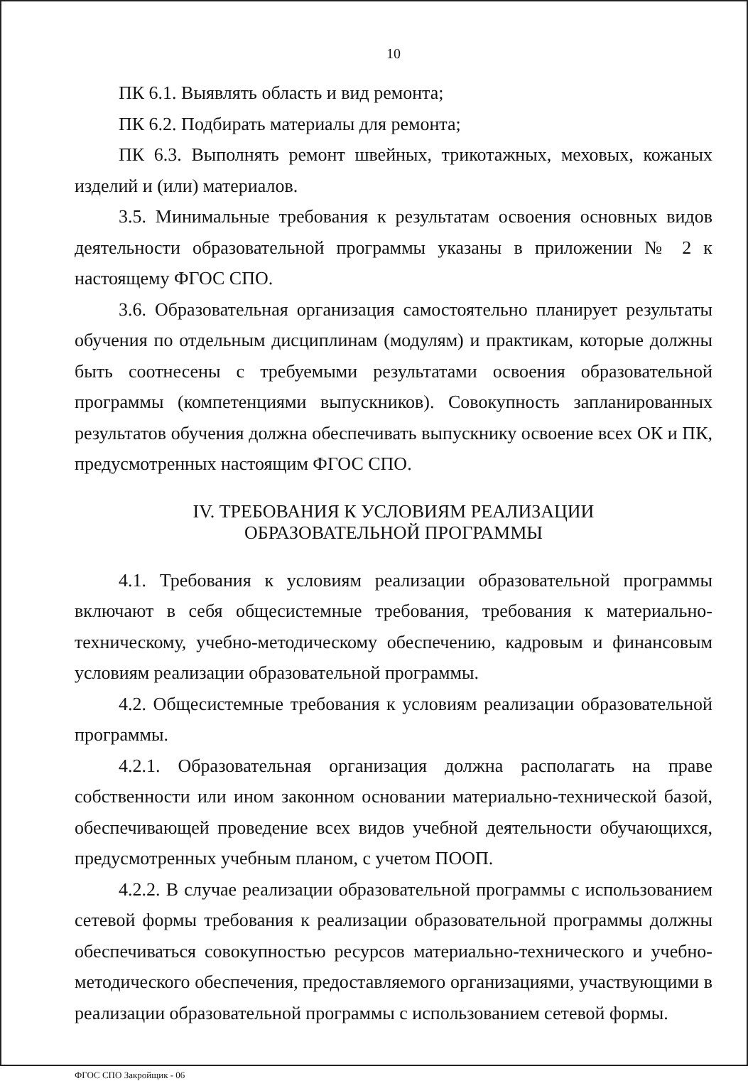10
ПК 6.1. Выявлять область и вид ремонта;
ПК 6.2. Подбирать материалы для ремонта;
ПК 6.3. Выполнять ремонт швейных, трикотажных, меховых, кожаных изделий и (или) материалов.
3.5. Минимальные требования к результатам освоения основных видов деятельности образовательной программы указаны в приложении № 2 к настоящему ФГОС СПО.
3.6. Образовательная организация самостоятельно планирует результаты обучения по отдельным дисциплинам (модулям) и практикам, которые должны быть соотнесены с требуемыми результатами освоения образовательной программы (компетенциями выпускников). Совокупность запланированных результатов обучения должна обеспечивать выпускнику освоение всех ОК и ПК, предусмотренных настоящим ФГОС СПО.
IV. ТРЕБОВАНИЯ К УСЛОВИЯМ РЕАЛИЗАЦИИ
ОБРАЗОВАТЕЛЬНОЙ ПРОГРАММЫ
4.1. Требования к условиям реализации образовательной программы включают в себя общесистемные требования, требования к материально-техническому, учебно-методическому обеспечению, кадровым и финансовым условиям реализации образовательной программы.
4.2. Общесистемные требования к условиям реализации образовательной программы.
4.2.1. Образовательная организация должна располагать на праве собственности или ином законном основании материально-технической базой, обеспечивающей проведение всех видов учебной деятельности обучающихся, предусмотренных учебным планом, с учетом ПООП.
4.2.2. В случае реализации образовательной программы с использованием сетевой формы требования к реализации образовательной программы должны обеспечиваться совокупностью ресурсов материально-технического и учебно-методического обеспечения, предоставляемого организациями, участвующими в реализации образовательной программы с использованием сетевой формы.
ФГОС СПО Закройщик - 06